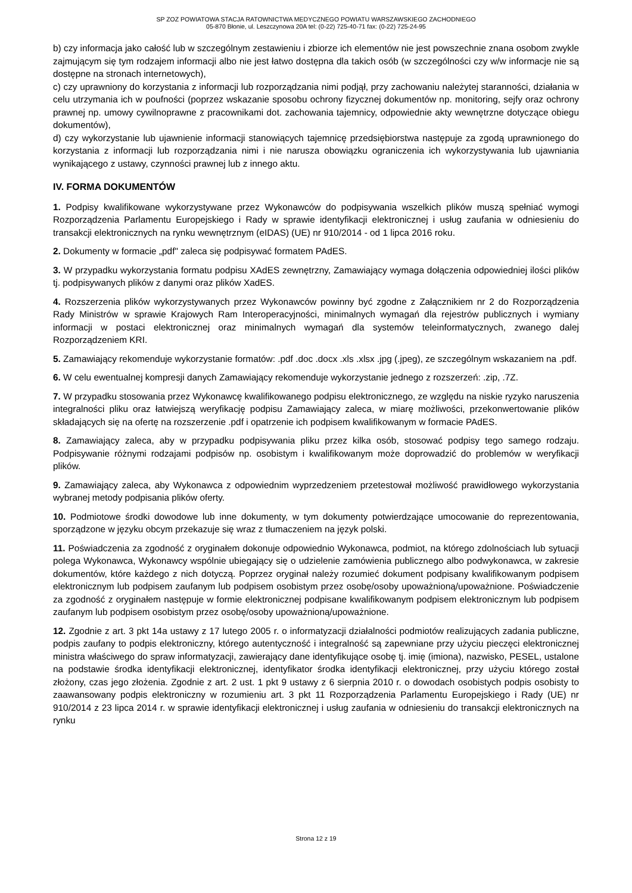SP ZOZ POWIATOWA STACJA RATOWNICTWA MEDYCZNEGO POWIATU WARSZAWSKIEGO ZACHODNIEGO
05-870 Błonie, ul. Leszczynowa 20A tel: (0-22) 725-40-71 fax: (0-22) 725-24-95
b) czy informacja jako całość lub w szczególnym zestawieniu i zbiorze ich elementów nie jest powszechnie znana osobom zwykle zajmującym się tym rodzajem informacji albo nie jest łatwo dostępna dla takich osób (w szczególności czy w/w informacje nie są dostępne na stronach internetowych),
c) czy uprawniony do korzystania z informacji lub rozporządzania nimi podjął, przy zachowaniu należytej staranności, działania w celu utrzymania ich w poufności (poprzez wskazanie sposobu ochrony fizycznej dokumentów np. monitoring, sejfy oraz ochrony prawnej np. umowy cywilnoprawne z pracownikami dot. zachowania tajemnicy, odpowiednie akty wewnętrzne dotyczące obiegu dokumentów),
d) czy wykorzystanie lub ujawnienie informacji stanowiących tajemnicę przedsiębiorstwa następuje za zgodą uprawnionego do korzystania z informacji lub rozporządzania nimi i nie narusza obowiązku ograniczenia ich wykorzystywania lub ujawniania wynikającego z ustawy, czynności prawnej lub z innego aktu.
IV. FORMA DOKUMENTÓW
1. Podpisy kwalifikowane wykorzystywane przez Wykonawców do podpisywania wszelkich plików muszą spełniać wymogi Rozporządzenia Parlamentu Europejskiego i Rady w sprawie identyfikacji elektronicznej i usług zaufania w odniesieniu do transakcji elektronicznych na rynku wewnętrznym (eIDAS) (UE) nr 910/2014 - od 1 lipca 2016 roku.
2. Dokumenty w formacie „pdf" zaleca się podpisywać formatem PAdES.
3. W przypadku wykorzystania formatu podpisu XAdES zewnętrzny, Zamawiający wymaga dołączenia odpowiedniej ilości plików tj. podpisywanych plików z danymi oraz plików XadES.
4. Rozszerzenia plików wykorzystywanych przez Wykonawców powinny być zgodne z Załącznikiem nr 2 do Rozporządzenia Rady Ministrów w sprawie Krajowych Ram Interoperacyjności, minimalnych wymagań dla rejestrów publicznych i wymiany informacji w postaci elektronicznej oraz minimalnych wymagań dla systemów teleinformatycznych, zwanego dalej Rozporządzeniem KRI.
5. Zamawiający rekomenduje wykorzystanie formatów: .pdf .doc .docx .xls .xlsx .jpg (.jpeg), ze szczególnym wskazaniem na .pdf.
6. W celu ewentualnej kompresji danych Zamawiający rekomenduje wykorzystanie jednego z rozszerzeń: .zip, .7Z.
7. W przypadku stosowania przez Wykonawcę kwalifikowanego podpisu elektronicznego, ze względu na niskie ryzyko naruszenia integralności pliku oraz łatwiejszą weryfikację podpisu Zamawiający zaleca, w miarę możliwości, przekonwertowanie plików składających się na ofertę na rozszerzenie .pdf i opatrzenie ich podpisem kwalifikowanym w formacie PAdES.
8. Zamawiający zaleca, aby w przypadku podpisywania pliku przez kilka osób, stosować podpisy tego samego rodzaju. Podpisywanie różnymi rodzajami podpisów np. osobistym i kwalifikowanym może doprowadzić do problemów w weryfikacji plików.
9. Zamawiający zaleca, aby Wykonawca z odpowiednim wyprzedzeniem przetestował możliwość prawidłowego wykorzystania wybranej metody podpisania plików oferty.
10. Podmiotowe środki dowodowe lub inne dokumenty, w tym dokumenty potwierdzające umocowanie do reprezentowania, sporządzone w języku obcym przekazuje się wraz z tłumaczeniem na język polski.
11. Poświadczenia za zgodność z oryginałem dokonuje odpowiednio Wykonawca, podmiot, na którego zdolnościach lub sytuacji polega Wykonawca, Wykonawcy wspólnie ubiegający się o udzielenie zamówienia publicznego albo podwykonawca, w zakresie dokumentów, które każdego z nich dotyczą. Poprzez oryginał należy rozumieć dokument podpisany kwalifikowanym podpisem elektronicznym lub podpisem zaufanym lub podpisem osobistym przez osobę/osoby upoważnioną/upoważnione. Poświadczenie za zgodność z oryginałem następuje w formie elektronicznej podpisane kwalifikowanym podpisem elektronicznym lub podpisem zaufanym lub podpisem osobistym przez osobę/osoby upoważnioną/upoważnione.
12. Zgodnie z art. 3 pkt 14a ustawy z 17 lutego 2005 r. o informatyzacji działalności podmiotów realizujących zadania publiczne, podpis zaufany to podpis elektroniczny, którego autentyczność i integralność są zapewniane przy użyciu pieczęci elektronicznej ministra właściwego do spraw informatyzacji, zawierający dane identyfikujące osobę tj. imię (imiona), nazwisko, PESEL, ustalone na podstawie środka identyfikacji elektronicznej, identyfikator środka identyfikacji elektronicznej, przy użyciu którego został złożony, czas jego złożenia. Zgodnie z art. 2 ust. 1 pkt 9 ustawy z 6 sierpnia 2010 r. o dowodach osobistych podpis osobisty to zaawansowany podpis elektroniczny w rozumieniu art. 3 pkt 11 Rozporządzenia Parlamentu Europejskiego i Rady (UE) nr 910/2014 z 23 lipca 2014 r. w sprawie identyfikacji elektronicznej i usług zaufania w odniesieniu do transakcji elektronicznych na rynku
Strona 12 z 19